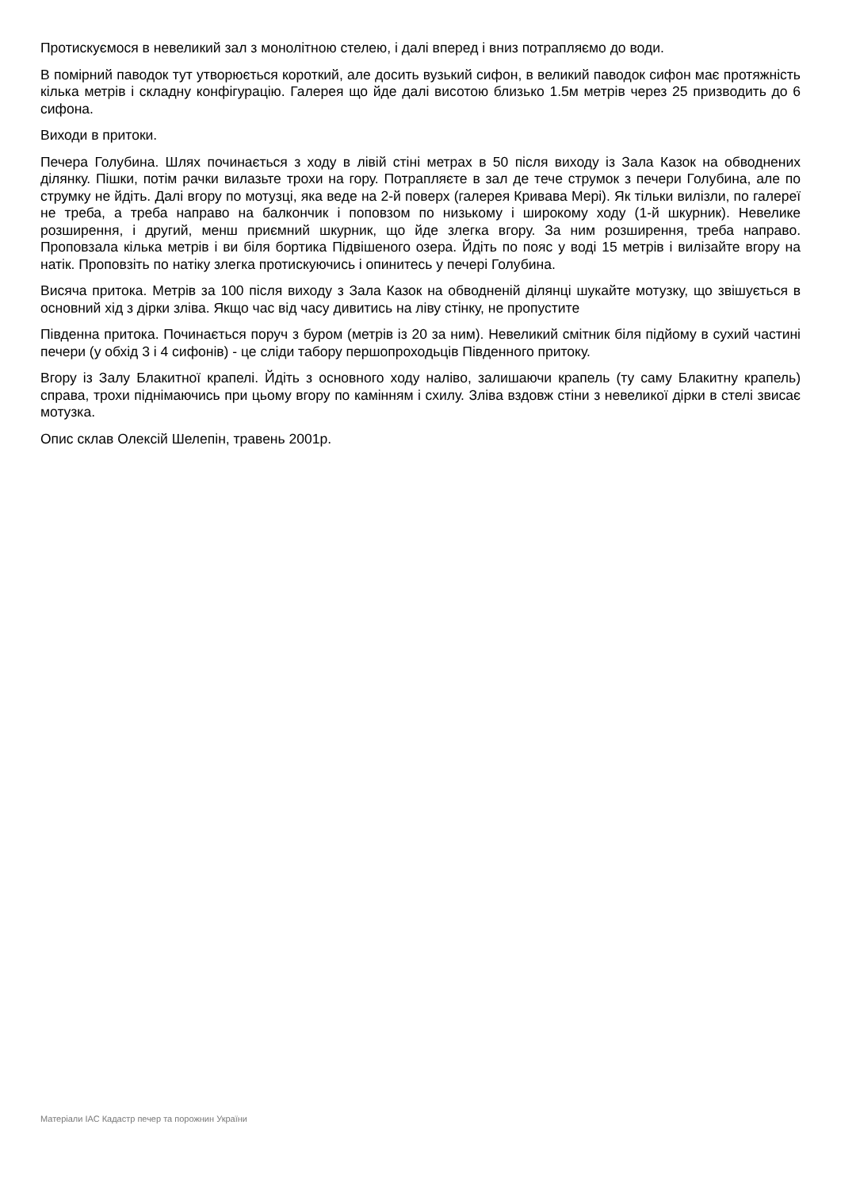Протискуємося в невеликий зал з монолітною стелею, і далі вперед і вниз потрапляємо до води.
В помірний паводок тут утворюється короткий, але досить вузький сифон, в великий паводок сифон має протяжність кілька метрів і складну конфігурацію. Галерея що йде далі висотою близько 1.5м метрів через 25 призводить до 6 сифона.
Виходи в притоки.
Печера Голубина. Шлях починається з ходу в лівій стіні метрах в 50 після виходу із Зала Казок на обводнених ділянку. Пішки, потім рачки вилазьте трохи на гору. Потрапляєте в зал де тече струмок з печери Голубина, але по струмку не йдіть. Далі вгору по мотузці, яка веде на 2-й поверх (галерея Кривава Мері). Як тільки вилізли, по галереї не треба, а треба направо на балкончик і поповзом по низькому і широкому ходу (1-й шкурник). Невелике розширення, і другий, менш приємний шкурник, що йде злегка вгору. За ним розширення, треба направо. Проповзала кілька метрів і ви біля бортика Підвішеного озера. Йдіть по пояс у воді 15 метрів і вилізайте вгору на натік. Проповзіть по натіку злегка протискуючись і опинитесь у печері Голубина.
Висяча притока. Метрів за 100 після виходу з Зала Казок на обводненій ділянці шукайте мотузку, що звішується в основний хід з дірки зліва. Якщо час від часу дивитись на ліву стінку, не пропустите
Південна притока. Починається поруч з буром (метрів із 20 за ним). Невеликий смітник біля підйому в сухий частині печери (у обхід 3 і 4 сифонів) - це сліди табору першопроходьців Південного притоку.
Вгору із Залу Блакитної крапелі. Йдіть з основного ходу наліво, залишаючи крапель (ту саму Блакитну крапель) справа, трохи піднімаючись при цьому вгору по камінням і схилу. Зліва вздовж стіни з невеликої дірки в стелі звисає мотузка.
Опис склав Олексій Шелепін, травень 2001р.
Матеріали ІАС Кадастр печер та порожнин України